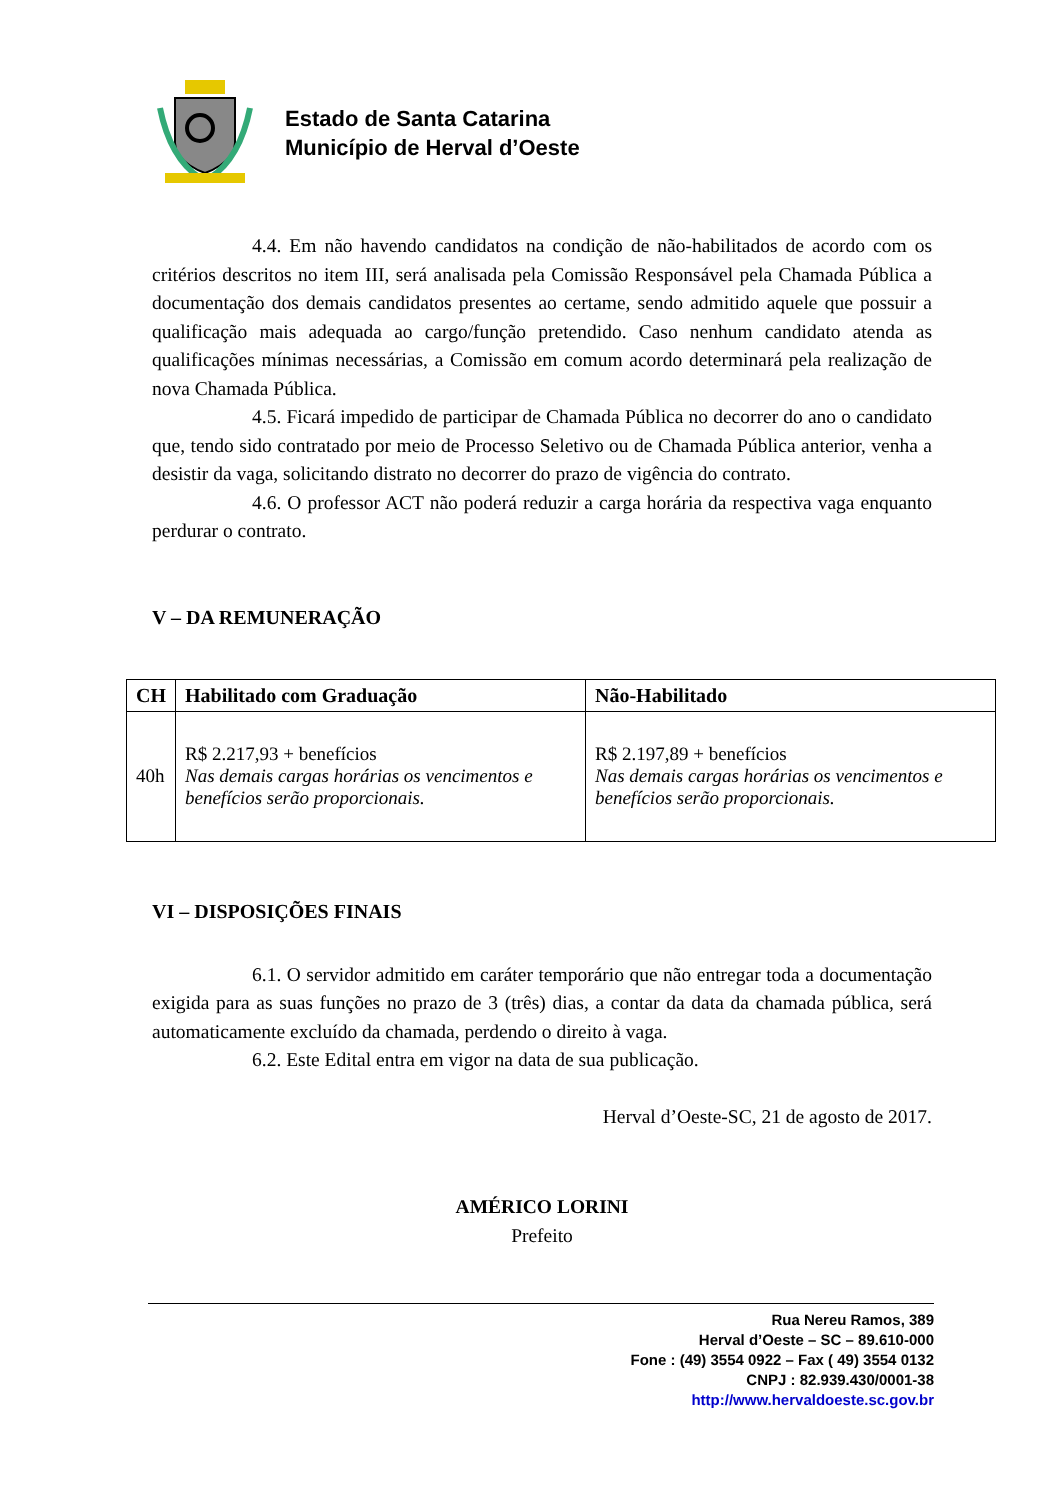Estado de Santa Catarina
Município de Herval d’Oeste
4.4. Em não havendo candidatos na condição de não-habilitados de acordo com os critérios descritos no item III, será analisada pela Comissão Responsável pela Chamada Pública a documentação dos demais candidatos presentes ao certame, sendo admitido aquele que possuir a qualificação mais adequada ao cargo/função pretendido. Caso nenhum candidato atenda as qualificações mínimas necessárias, a Comissão em comum acordo determinará pela realização de nova Chamada Pública.
4.5. Ficará impedido de participar de Chamada Pública no decorrer do ano o candidato que, tendo sido contratado por meio de Processo Seletivo ou de Chamada Pública anterior, venha a desistir da vaga, solicitando distrato no decorrer do prazo de vigência do contrato.
4.6. O professor ACT não poderá reduzir a carga horária da respectiva vaga enquanto perdurar o contrato.
V – DA REMUNERAÇÃO
| CH | Habilitado com Graduação | Não-Habilitado |
| --- | --- | --- |
| 40h | R$ 2.217,93 + benefícios Nas demais cargas horárias os vencimentos e benefícios serão proporcionais. | R$ 2.197,89 + benefícios Nas demais cargas horárias os vencimentos e benefícios serão proporcionais. |
VI – DISPOSIÇÕES FINAIS
6.1. O servidor admitido em caráter temporário que não entregar toda a documentação exigida para as suas funções no prazo de 3 (três) dias, a contar da data da chamada pública, será automaticamente excluído da chamada, perdendo o direito à vaga.
6.2. Este Edital entra em vigor na data de sua publicação.
Herval d’Oeste-SC, 21 de agosto de 2017.
AMÉRICO LORINI
Prefeito
Rua Nereu Ramos, 389
Herval d’Oeste – SC – 89.610-000
Fone : (49) 3554 0922 – Fax ( 49) 3554 0132
CNPJ : 82.939.430/0001-38
http://www.hervaldoeste.sc.gov.br